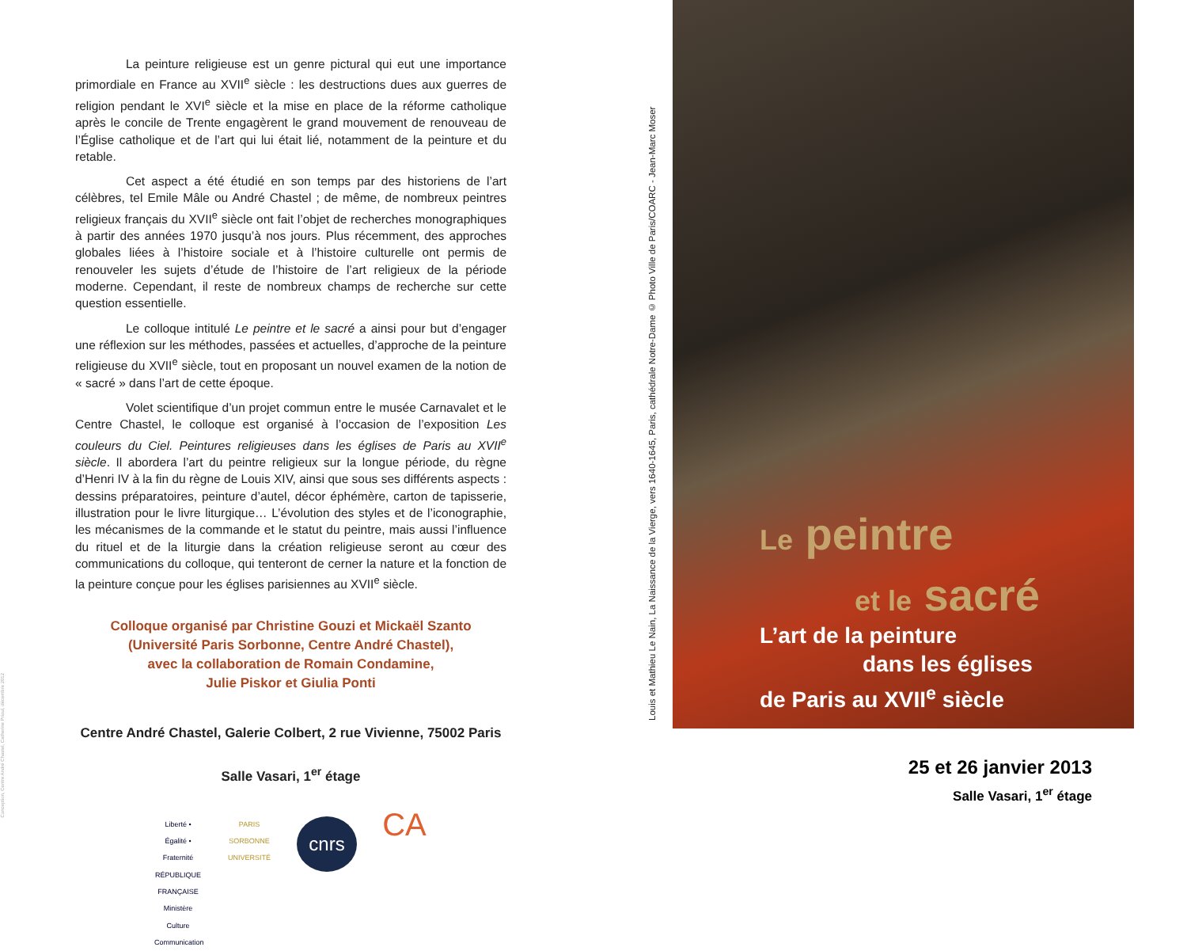La peinture religieuse est un genre pictural qui eut une importance primordiale en France au XVII<sup>e</sup> siècle : les destructions dues aux guerres de religion pendant le XVI<sup>e</sup> siècle et la mise en place de la réforme catholique après le concile de Trente engagèrent le grand mouvement de renouveau de l’Église catholique et de l’art qui lui était lié, notamment de la peinture et du retable.
Cet aspect a été étudié en son temps par des historiens de l’art célèbres, tel Emile Mâle ou André Chastel ; de même, de nombreux peintres religieux français du XVII<sup>e</sup> siècle ont fait l’objet de recherches monographiques à partir des années 1970 jusqu’à nos jours. Plus récemment, des approches globales liées à l’histoire sociale et à l’histoire culturelle ont permis de renouveler les sujets d’étude de l’histoire de l’art religieux de la période moderne. Cependant, il reste de nombreux champs de recherche sur cette question essentielle.
Le colloque intitulé Le peintre et le sacré a ainsi pour but d’engager une réflexion sur les méthodes, passées et actuelles, d’approche de la peinture religieuse du XVII<sup>e</sup> siècle, tout en proposant un nouvel examen de la notion de « sacré » dans l’art de cette époque.
Volet scientifique d’un projet commun entre le musée Carnavalet et le Centre Chastel, le colloque est organisé à l’occasion de l’exposition Les couleurs du Ciel. Peintures religieuses dans les églises de Paris au XVII<sup>e</sup> siècle. Il abordera l’art du peintre religieux sur la longue période, du règne d’Henri IV à la fin du règne de Louis XIV, ainsi que sous ses différents aspects : dessins préparatoires, peinture d’autel, décor éphémère, carton de tapisserie, illustration pour le livre liturgique… L’évolution des styles et de l’iconographie, les mécanismes de la commande et le statut du peintre, mais aussi l’influence du rituel et de la liturgie dans la création religieuse seront au cœur des communications du colloque, qui tenteront de cerner la nature et la fonction de la peinture conçue pour les églises parisiennes au XVII<sup>e</sup> siècle.
Colloque organisé par Christine Gouzi et Mickaël Szanto
(Université Paris Sorbonne, Centre André Chastel),
avec la collaboration de Romain Condamine,
Julie Piskor et Giulia Ponti
Centre André Chastel, Galerie Colbert, 2 rue Vivienne, 75002 Paris
Salle Vasari, 1<sup>er</sup> étage
Liberté • Égalité • Fraternité RÉPUBLIQUE FRANÇAISE Ministère Culture Communication
PARIS SORBONNE UNIVERSITÉ
cnrs
CA
Louis et Mathieu Le Nain, La Naissance de la Vierge, vers 1640-1645, Paris, cathédrale Notre-Dame © Photo Ville de Paris/COARC - Jean-Marc Moser
Le peintre
et le sacré
L’art de la peinture
dans les églises
de Paris au XVII<sup>e</sup> siècle
25 et 26 janvier 2013
Salle Vasari, 1<sup>er</sup> étage
Conception, Centre André Chastel, Catherine Prioul, décembre 2012